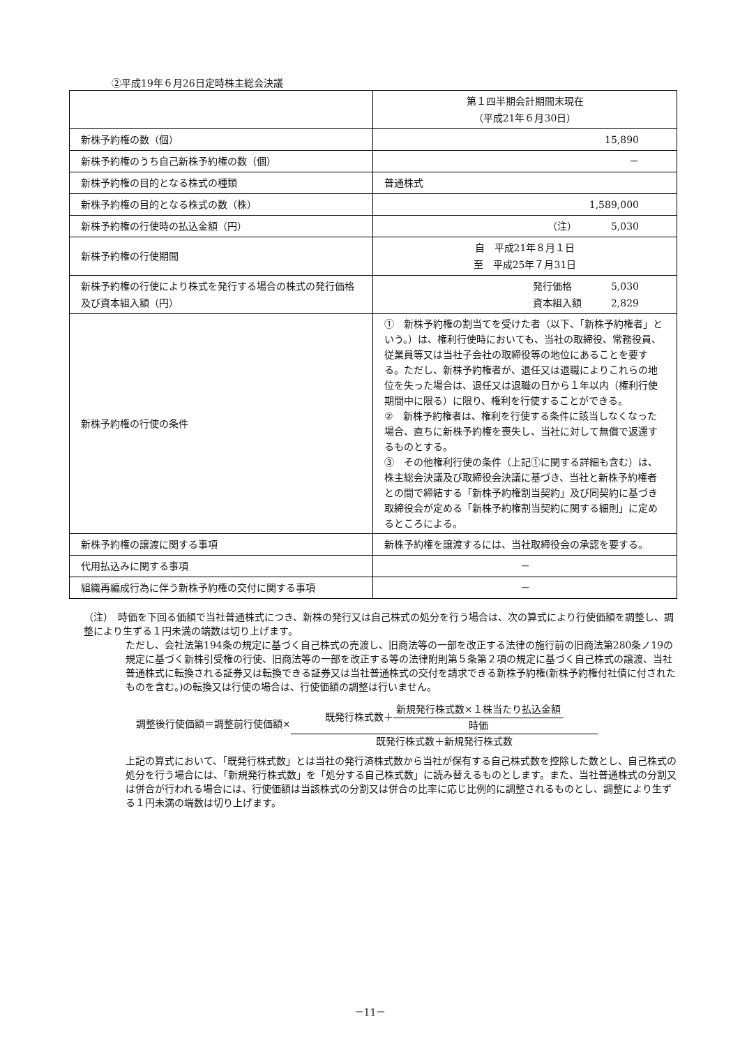②平成19年６月26日定時株主総会決議
| | 第１四半期会計期間末現在 （平成21年６月30日） |
| 新株予約権の数（個） | 15,890 |
| 新株予約権のうち自己新株予約権の数（個） | － |
| 新株予約権の目的となる株式の種類 | 普通株式 |
| 新株予約権の目的となる株式の数（株） | 1,589,000 |
| 新株予約権の行使時の払込金額（円） | （注） 5,030 |
| 新株予約権の行使期間 | 自 平成21年８月１日 至 平成25年７月31日 |
| 新株予約権の行使により株式を発行する場合の株式の発行価格及び資本組入額（円） | 発行価格 5,030 資本組入額 2,829 |
| 新株予約権の行使の条件 | ① 新株予約権の割当てを受けた者（以下、「新株予約権者」という。）は、権利行使時においても、当社の取締役、常務役員、従業員等又は当社子会社の取締役等の地位にあることを要する。ただし、新株予約権者が、退任又は退職によりこれらの地位を失った場合は、退任又は退職の日から１年以内（権利行使期間中に限る）に限り、権利を行使することができる。 ② 新株予約権者は、権利を行使する条件に該当しなくなった場合、直ちに新株予約権を喪失し、当社に対して無償で返還するものとする。 ③ その他権利行使の条件（上記①に関する詳細も含む）は、株主総会決議及び取締役会決議に基づき、当社と新株予約権者との間で締結する「新株予約権割当契約」及び同契約に基づき取締役会が定める「新株予約権割当契約に関する細則」に定めるところによる。 |
| 新株予約権の譲渡に関する事項 | 新株予約権を譲渡するには、当社取締役会の承認を要する。 |
| 代用払込みに関する事項 | － |
| 組織再編成行為に伴う新株予約権の交付に関する事項 | － |
（注）　時価を下回る価額で当社普通株式につき、新株の発行又は自己株式の処分を行う場合は、次の算式により行使価額を調整し、調整により生ずる１円未満の端数は切り上げます。
ただし、会社法第194条の規定に基づく自己株式の売渡し、旧商法等の一部を改正する法律の施行前の旧商法第280条ノ19の規定に基づく新株引受権の行使、旧商法等の一部を改正する等の法律附則第５条第２項の規定に基づく自己株式の譲渡、当社普通株式に転換される証券又は転換できる証券又は当社普通株式の交付を請求できる新株予約権(新株予約権付社債に付されたものを含む。)の転換又は行使の場合は、行使価額の調整は行いません。
調整後行使価額＝調整前行使価額× 既発行株式数＋ 新規発行株式数×１株当たり払込金額 時価 既発行株式数＋新規発行株式数
上記の算式において、「既発行株式数」とは当社の発行済株式数から当社が保有する自己株式数を控除した数とし、自己株式の処分を行う場合には、「新規発行株式数」を「処分する自己株式数」に読み替えるものとします。また、当社普通株式の分割又は併合が行われる場合には、行使価額は当該株式の分割又は併合の比率に応じ比例的に調整されるものとし、調整により生ずる１円未満の端数は切り上げます。
－11－